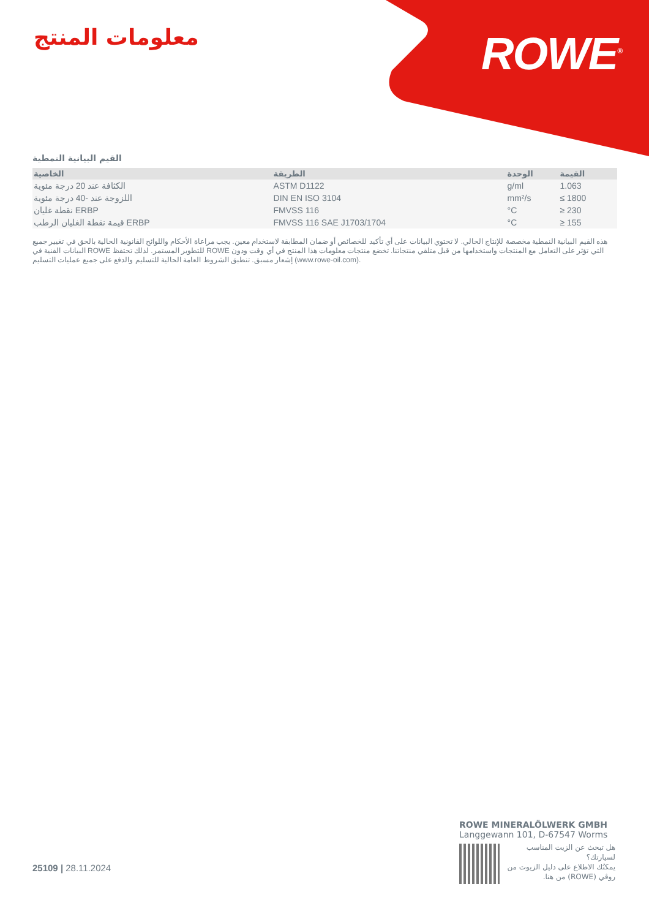ROWE<sup>®</sup> معلومات المنتج
القيم البيانية النمطية
| الخاصية | الطريقة | الوحدة | القيمة |
| --- | --- | --- | --- |
| الكثافة عند 20 درجة مئوية | ASTM D1122 | g/ml | 1.063 |
| اللزوجة عند -40 درجة مئوية | DIN EN ISO 3104 | mm²/s | ≤ 1800 |
| نقطة غليان ERBP | FMVSS 116 | °C | ≥ 230 |
| قيمة نقطة الغليان الرطب ERBP | FMVSS 116 SAE J1703/1704 | °C | ≥ 155 |
هذه القيم البيانية النمطية مخصصة للإنتاج الحالي. لا تحتوي البيانات على أي تأكيد للخصائص أو ضمان المطابقة لاستخدام معين. يجب مراعاة الأحكام واللوائح القانونية الحالية بالحق في تغيير جميع البيانات الفنية في ROWE للتطوير المستمر. لذلك تحتفظ ROWE التي تؤثر على التعامل مع المنتجات واستخدامها من قبل متلقي منتجاتنا. تخضع منتجات معلومات هذا المنتج في أي وقت ودون إشعار مسبق. تنطبق الشروط العامة الحالية للتسليم والدفع على جميع عمليات التسليم (www.rowe-oil.com).
ROWE MINERALÖLWERK GMBH
Langgewann 101, D-67547 Worms
هل تبحث عن الزيت المناسب لسيارتك؟
يمكنُك الاطلاع على دليل الزيوت من روڤي (ROWE) من هنا.
25109 | 28.11.2024